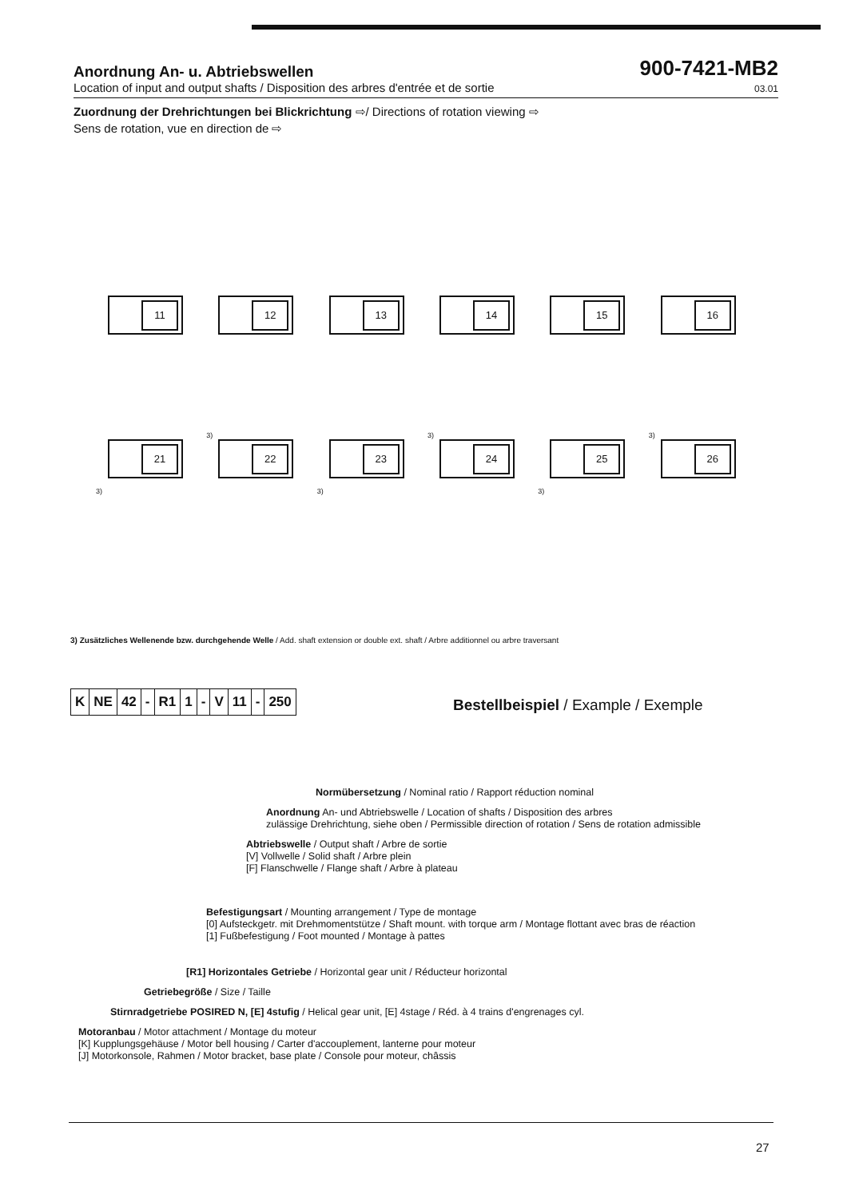Anordnung An- u. Abtriebswellen
900-7421-MB2
Location of input and output shafts / Disposition des arbres d'entrée et de sortie 03.01
Zuordnung der Drehrichtungen bei Blickrichtung ⇨/ Directions of rotation viewing ⇨
Sens de rotation, vue en direction de ⇨
11
12
13
14
15
16
3)
21
3)
22
3)
23
3)
24
3)
25
3)
26
3) Zusätzliches Wellenende bzw. durchgehende Welle / Add. shaft extension or double ext. shaft / Arbre additionnel ou arbre traversant
| K | NE | 42 | - | R1 | 1 | - | V | 11 | - | 250 |
Bestellbeispiel / Example / Exemple
Normübersetzung / Nominal ratio / Rapport réduction nominal
Anordnung An- und Abtriebswelle / Location of shafts / Disposition des arbres
zulässige Drehrichtung, siehe oben / Permissible direction of rotation / Sens de rotation admissible
Abtriebswelle / Output shaft / Arbre de sortie
[V] Vollwelle / Solid shaft / Arbre plein
[F] Flanschwelle / Flange shaft / Arbre à plateau
Befestigungsart / Mounting arrangement / Type de montage
[0] Aufsteckgetr. mit Drehmomentstütze / Shaft mount. with torque arm / Montage flottant avec bras de réaction
[1] Fußbefestigung / Foot mounted / Montage à pattes
[R1] Horizontales Getriebe / Horizontal gear unit / Réducteur horizontal
Getriebegröße / Size / Taille
Stirnradgetriebe POSIRED N, [E] 4stufig / Helical gear unit, [E] 4stage / Réd. à 4 trains d'engrenages cyl.
Motoranbau / Motor attachment / Montage du moteur
[K] Kupplungsgehäuse / Motor bell housing / Carter d'accouplement, lanterne pour moteur
[J] Motorkonsole, Rahmen / Motor bracket, base plate / Console pour moteur, châssis
27